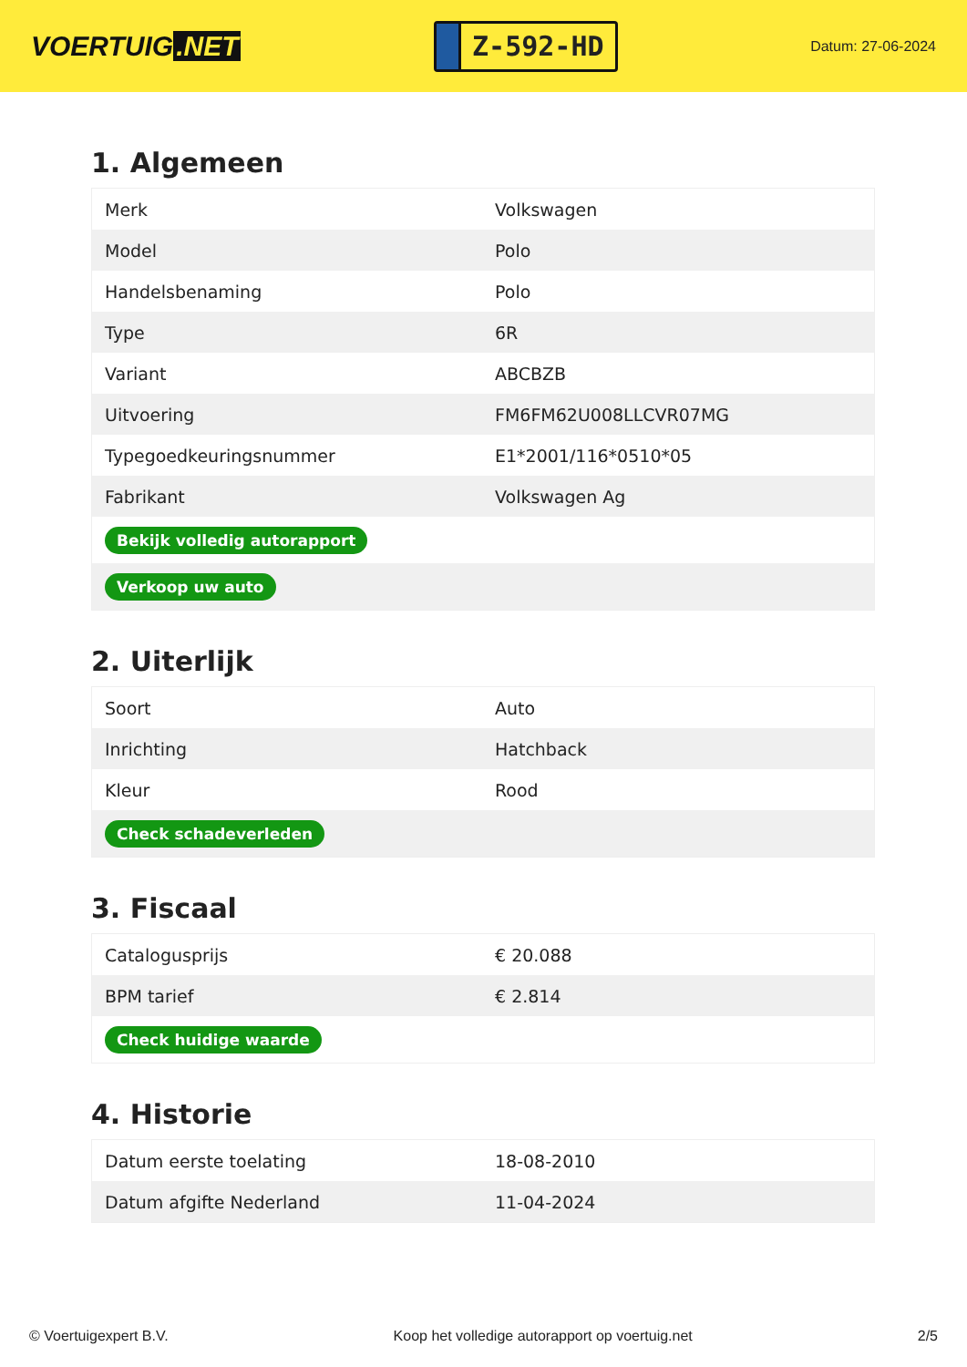VOERTUIG.NET
Z-592-HD
Datum: 27-06-2024
1. Algemeen
| Merk | Volkswagen |
| Model | Polo |
| Handelsbenaming | Polo |
| Type | 6R |
| Variant | ABCBZB |
| Uitvoering | FM6FM62U008LLCVR07MG |
| Typegoedkeuringsnummer | E1*2001/116*0510*05 |
| Fabrikant | Volkswagen Ag |
| Bekijk volledig autorapport | |
| Verkoop uw auto | |
2. Uiterlijk
| Soort | Auto |
| Inrichting | Hatchback |
| Kleur | Rood |
| Check schadeverleden | |
3. Fiscaal
| Catalogusprijs | € 20.088 |
| BPM tarief | € 2.814 |
| Check huidige waarde | |
4. Historie
| Datum eerste toelating | 18-08-2010 |
| Datum afgifte Nederland | 11-04-2024 |
© Voertuigexpert B.V. Koop het volledige autorapport op voertuig.net 2/5